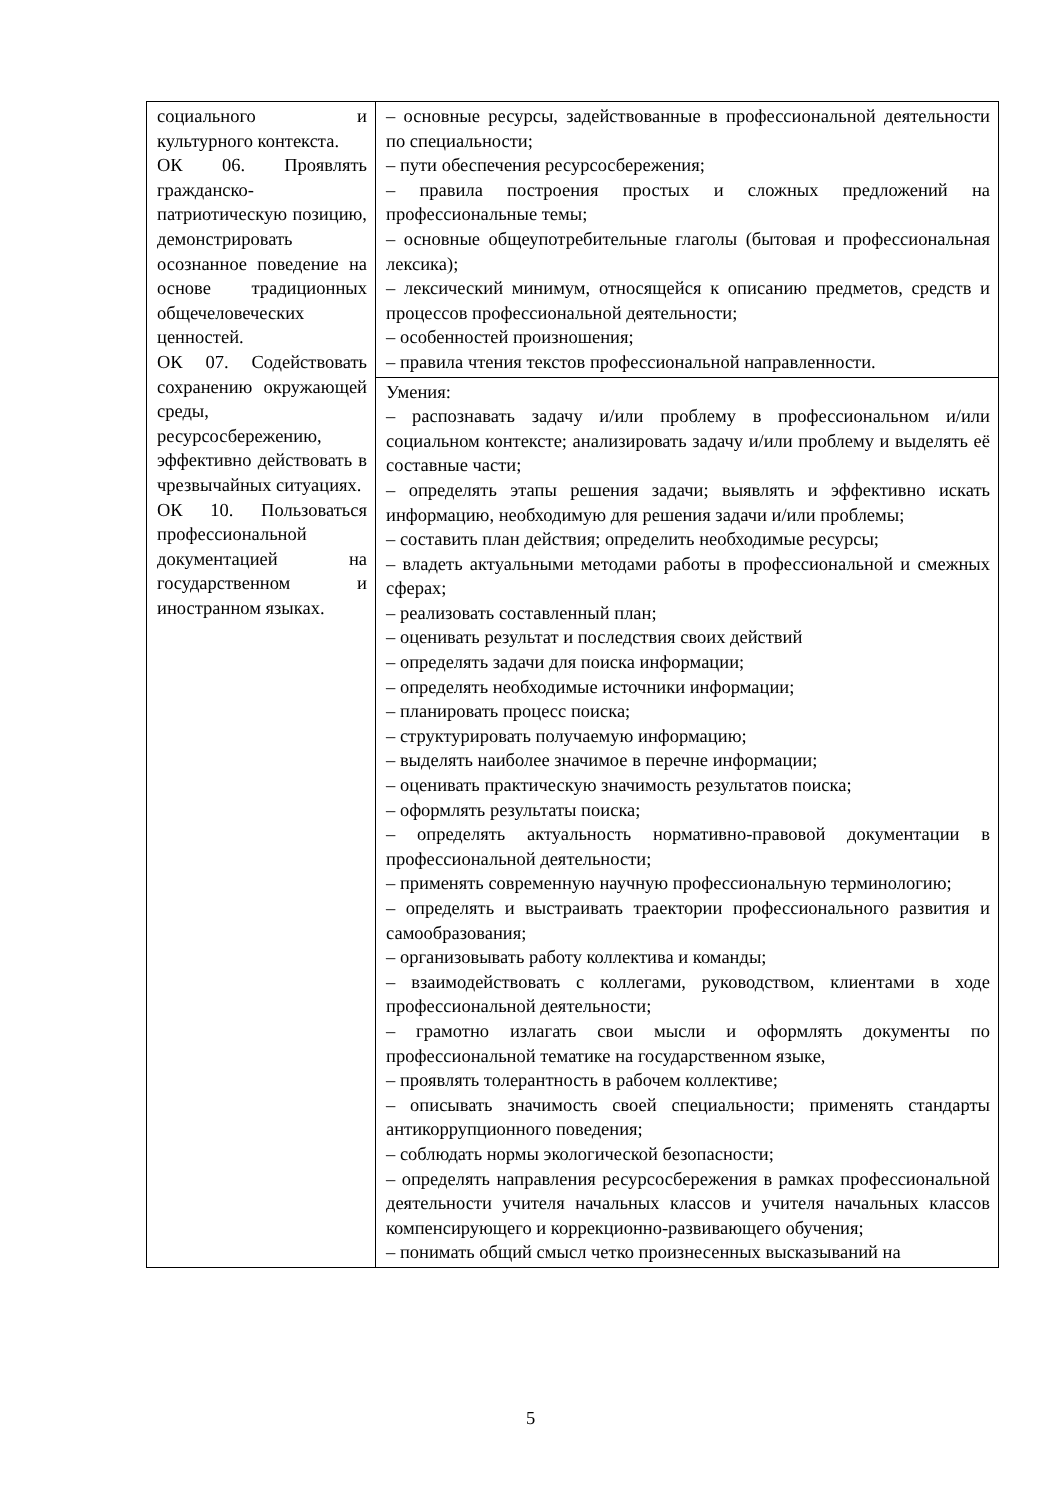| социального и культурного контекста. ОК 06. Проявлять гражданско-патриотическую позицию, демонстрировать осознанное поведение на основе традиционных общечеловеческих ценностей. ОК 07. Содействовать сохранению окружающей среды, ресурсосбережению, эффективно действовать в чрезвычайных ситуациях. ОК 10. Пользоваться профессиональной документацией на государственном и иностранном языках. | – основные ресурсы, задействованные в профессиональной деятельности по специальности; – пути обеспечения ресурсосбережения; – правила построения простых и сложных предложений на профессиональные темы; – основные общеупотребительные глаголы (бытовая и профессиональная лексика); – лексический минимум, относящейся к описанию предметов, средств и процессов профессиональной деятельности; – особенностей произношения; – правила чтения текстов профессиональной направленности. |
| | Умения: – распознавать задачу и/или проблему в профессиональном и/или социальном контексте; анализировать задачу и/или проблему и выделять её составные части; – определять этапы решения задачи; выявлять и эффективно искать информацию, необходимую для решения задачи и/или проблемы; – составить план действия; определить необходимые ресурсы; – владеть актуальными методами работы в профессиональной и смежных сферах; – реализовать составленный план; – оценивать результат и последствия своих действий – определять задачи для поиска информации; – определять необходимые источники информации; – планировать процесс поиска; – структурировать получаемую информацию; – выделять наиболее значимое в перечне информации; – оценивать практическую значимость результатов поиска; – оформлять результаты поиска; – определять актуальность нормативно-правовой документации в профессиональной деятельности; – применять современную научную профессиональную терминологию; – определять и выстраивать траектории профессионального развития и самообразования; – организовывать работу коллектива и команды; – взаимодействовать с коллегами, руководством, клиентами в ходе профессиональной деятельности; – грамотно излагать свои мысли и оформлять документы по профессиональной тематике на государственном языке, – проявлять толерантность в рабочем коллективе; – описывать значимость своей специальности; применять стандарты антикоррупционного поведения; – соблюдать нормы экологической безопасности; – определять направления ресурсосбережения в рамках профессиональной деятельности учителя начальных классов и учителя начальных классов компенсирующего и коррекционно-развивающего обучения; – понимать общий смысл четко произнесенных высказываний на |
5